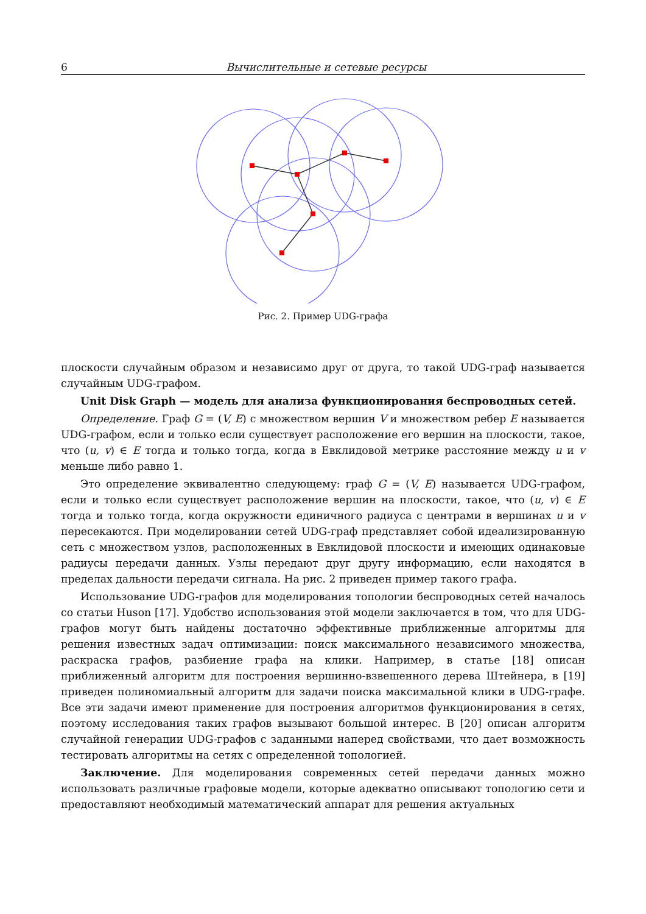6 Вычислительные и сетевые ресурсы
Рис. 2. Пример UDG-графа
плоскости случайным образом и независимо друг от друга, то такой UDG-граф называется случайным UDG-графом.
Unit Disk Graph — модель для анализа функционирования беспроводных сетей.
Определение. Граф G = (V, E) с множеством вершин V и множеством ребер E называется UDG-графом, если и только если существует расположение его вершин на плоскости, такое, что (u, v) ∈ E тогда и только тогда, когда в Евклидовой метрике расстояние между u и v меньше либо равно 1.
Это определение эквивалентно следующему: граф G = (V, E) называется UDG-графом, если и только если существует расположение вершин на плоскости, такое, что (u, v) ∈ E тогда и только тогда, когда окружности единичного радиуса с центрами в вершинах u и v пересекаются. При моделировании сетей UDG-граф представляет собой идеализированную сеть с множеством узлов, расположенных в Евклидовой плоскости и имеющих одинаковые радиусы передачи данных. Узлы передают друг другу информацию, если находятся в пределах дальности передачи сигнала. На рис. 2 приведен пример такого графа.
Использование UDG-графов для моделирования топологии беспроводных сетей началось со статьи Huson [17]. Удобство использования этой модели заключается в том, что для UDG-графов могут быть найдены достаточно эффективные приближенные алгоритмы для решения известных задач оптимизации: поиск максимального независимого множества, раскраска графов, разбиение графа на клики. Например, в статье [18] описан приближенный алгоритм для построения вершинно-взвешенного дерева Штейнера, в [19] приведен полиномиальный алгоритм для задачи поиска максимальной клики в UDG-графе. Все эти задачи имеют применение для построения алгоритмов функционирования в сетях, поэтому исследования таких графов вызывают большой интерес. В [20] описан алгоритм случайной генерации UDG-графов с заданными наперед свойствами, что дает возможность тестировать алгоритмы на сетях с определенной топологией.
Заключение. Для моделирования современных сетей передачи данных можно использовать различные графовые модели, которые адекватно описывают топологию сети и предоставляют необходимый математический аппарат для решения актуальных